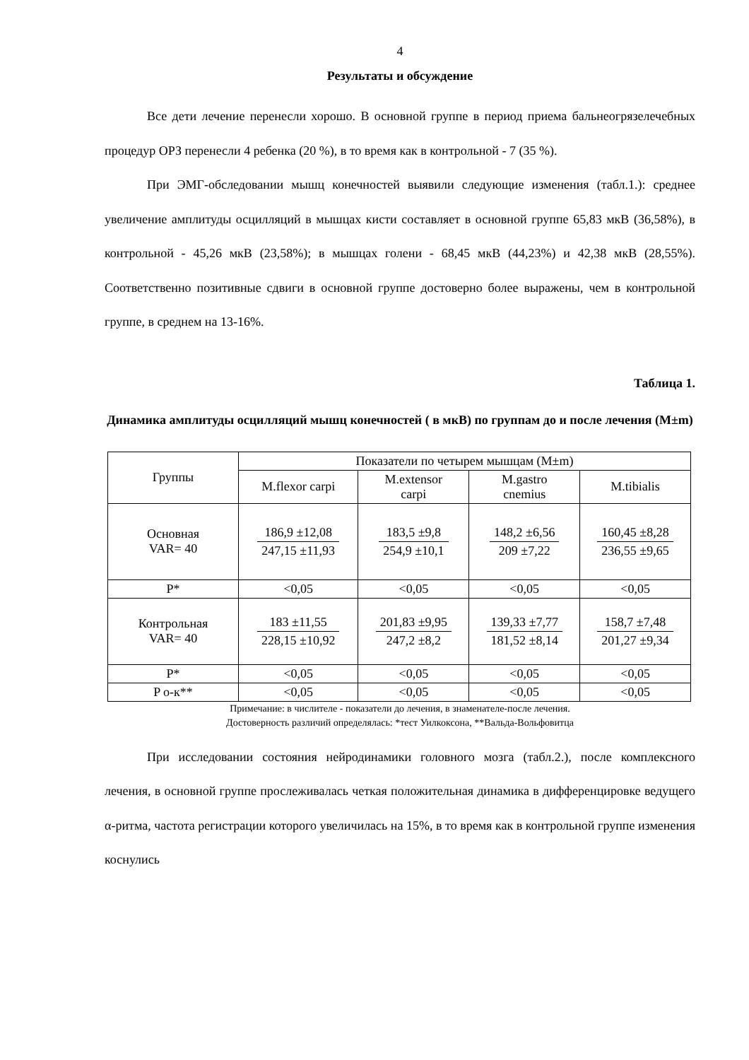4
Результаты и обсуждение
Все дети лечение перенесли хорошо. В основной группе в период приема бальнеогрязелечебных процедур ОРЗ перенесли 4 ребенка (20 %), в то время как в контрольной - 7 (35 %).
При ЭМГ-обследовании мышц конечностей выявили следующие изменения (табл.1.): среднее увеличение амплитуды осцилляций в мышцах кисти составляет в основной группе 65,83 мкВ (36,58%), в контрольной - 45,26 мкВ (23,58%); в мышцах голени - 68,45 мкВ (44,23%) и 42,38 мкВ (28,55%). Соответственно позитивные сдвиги в основной группе достоверно более выражены, чем в контрольной группе, в среднем на 13-16%.
Таблица 1.
Динамика амплитуды осцилляций мышц конечностей ( в мкВ) по группам до и после лечения (M±m)
| Группы | Показатели по четырем мышцам (M±m) | | | |
| --- | --- | --- | --- | --- |
| | M.flexor carpi | M.extensor carpi | M.gastro cnemius | M.tibialis |
| Основная VAR= 40 | 186,9 ±12,08 247,15 ±11,93 | 183,5 ±9,8 254,9 ±10,1 | 148,2 ±6,56 209 ±7,22 | 160,45 ±8,28 236,55 ±9,65 |
| P* | <0,05 | <0,05 | <0,05 | <0,05 |
| Контрольная VAR= 40 | 183 ±11,55 228,15 ±10,92 | 201,83 ±9,95 247,2 ±8,2 | 139,33 ±7,77 181,52 ±8,14 | 158,7 ±7,48 201,27 ±9,34 |
| P* | <0,05 | <0,05 | <0,05 | <0,05 |
| P о-к** | <0,05 | <0,05 | <0,05 | <0,05 |
Примечание: в числителе - показатели до лечения, в знаменателе-после лечения.
Достоверность различий определялась: *тест Уилкоксона, **Вальда-Вольфовитца
При исследовании состояния нейродинамики головного мозга (табл.2.), после комплексного лечения, в основной группе прослеживалась четкая положительная динамика в дифференцировке ведущего α-ритма, частота регистрации которого увеличилась на 15%, в то время как в контрольной группе изменения коснулись